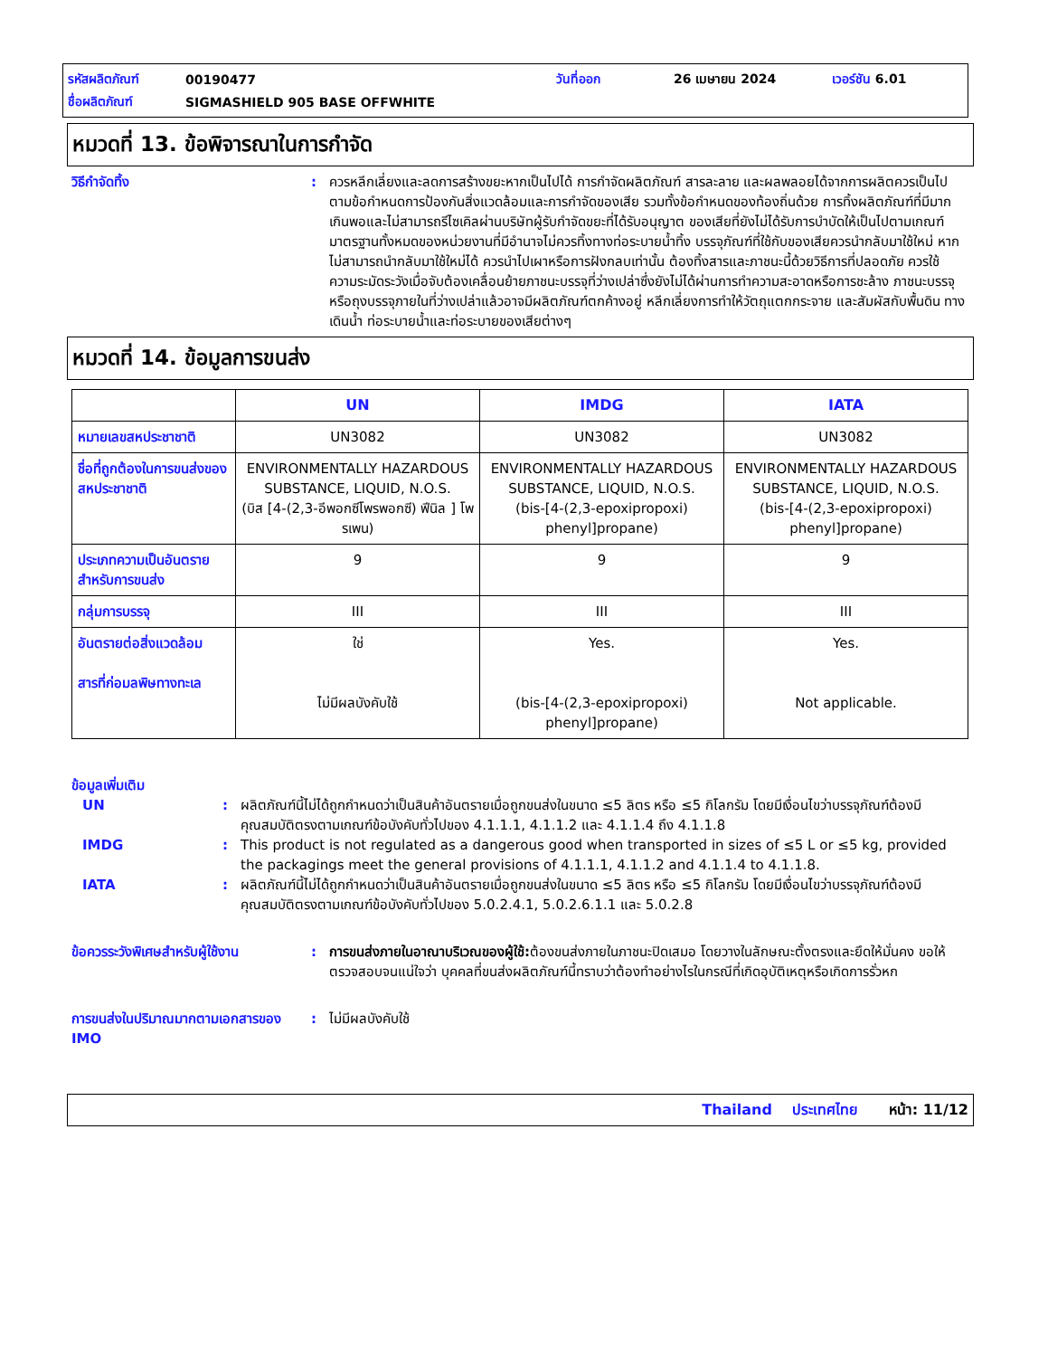| รหัสผลิตภัณฑ์ | 00190477 | วันที่ออก | 26 เมษายน 2024 | เวอร์ชัน 6.01 |
| ชื่อผลิตภัณฑ์ | SIGMASHIELD 905 BASE OFFWHITE | | | |
หมวดที่ 13. ข้อพิจารณาในการกำจัด
วิธีกำจัดทิ้ง : ควรหลีกเลี่ยงและลดการสร้างขยะหากเป็นไปได้ การกำจัดผลิตภัณฑ์ สารละลาย และผลพลอยได้จากการผลิตควรเป็นไปตามข้อกำหนดการป้องกันสิ่งแวดล้อมและการกำจัดของเสีย รวมทั้งข้อกำหนดของท้องถิ่นด้วย การทิ้งผลิตภัณฑ์ที่มีมากเกินพอและไม่สามารถรีไซเคิลผ่านบริษัทผู้รับกำจัดขยะที่ได้รับอนุญาต ของเสียที่ยังไม่ได้รับการบำบัดให้เป็นไปตามเกณฑ์มาตรฐานทั้งหมดของหน่วยงานที่มีอำนาจไม่ควรทิ้งทางท่อระบายน้ำทิ้ง บรรจุภัณฑ์ที่ใช้กับของเสียควรนำกลับมาใช้ใหม่ หากไม่สามารถนำกลับมาใช้ใหม่ได้ ควรนำไปเผาหรือการฝังกลบเท่านั้น ต้องทิ้งสารและภาชนะนี้ด้วยวิธีการที่ปลอดภัย ควรใช้ความระมัดระวังเมื่อจับต้องเคลื่อนย้ายภาชนะบรรจุที่ว่างเปล่าซึ่งยังไม่ได้ผ่านการทำความสะอาดหรือการชะล้าง ภาชนะบรรจุหรือถุงบรรจุภายในที่ว่างเปล่าแล้วอาจมีผลิตภัณฑ์ตกค้างอยู่ หลีกเลี่ยงการทำให้วัตถุแตกกระจาย และสัมผัสกับพื้นดิน ทางเดินน้ำ ท่อระบายน้ำและท่อระบายของเสียต่างๆ
หมวดที่ 14. ข้อมูลการขนส่ง
| | UN | IMDG | IATA |
| --- | --- | --- | --- |
| หมายเลขสหประชาชาติ | UN3082 | UN3082 | UN3082 |
| ชื่อที่ถูกต้องในการขนส่งของสหประชาชาติ | ENVIRONMENTALLY HAZARDOUS SUBSTANCE, LIQUID, N.O.S. (บิส [4-(2,3-อีพอกซีโพรพอกซี) ฟีนิล ] โพรเพน) | ENVIRONMENTALLY HAZARDOUS SUBSTANCE, LIQUID, N.O.S. (bis-[4-(2,3-epoxipropoxi) phenyl]propane) | ENVIRONMENTALLY HAZARDOUS SUBSTANCE, LIQUID, N.O.S. (bis-[4-(2,3-epoxipropoxi) phenyl]propane) |
| ประเภทความเป็นอันตรายสำหรับการขนส่ง | 9 | 9 | 9 |
| กลุ่มการบรรจุ | III | III | III |
| อันตรายต่อสิ่งแวดล้อม สารที่ก่อมลพิษทางทะเล | ใช่ ไม่มีผลบังคับใช้ | Yes. (bis-[4-(2,3-epoxipropoxi) phenyl]propane) | Yes. Not applicable. |
ข้อมูลเพิ่มเติม
UN : ผลิตภัณฑ์นี้ไม่ได้ถูกกำหนดว่าเป็นสินค้าอันตรายเมื่อถูกขนส่งในขนาด ≤5 ลิตร หรือ ≤5 กิโลกรัม โดยมีเงื่อนไขว่าบรรจุภัณฑ์ต้องมีคุณสมบัติตรงตามเกณฑ์ข้อบังคับทั่วไปของ 4.1.1.1, 4.1.1.2 และ 4.1.1.4 ถึง 4.1.1.8
IMDG : This product is not regulated as a dangerous good when transported in sizes of ≤5 L or ≤5 kg, provided the packagings meet the general provisions of 4.1.1.1, 4.1.1.2 and 4.1.1.4 to 4.1.1.8.
IATA : ผลิตภัณฑ์นี้ไม่ได้ถูกกำหนดว่าเป็นสินค้าอันตรายเมื่อถูกขนส่งในขนาด ≤5 ลิตร หรือ ≤5 กิโลกรัม โดยมีเงื่อนไขว่าบรรจุภัณฑ์ต้องมีคุณสมบัติตรงตามเกณฑ์ข้อบังคับทั่วไปของ 5.0.2.4.1, 5.0.2.6.1.1 และ 5.0.2.8
ข้อควรระวังพิเศษสำหรับผู้ใช้งาน
: การขนส่งภายในอาณาบริเวณของผู้ใช้: ต้องขนส่งภายในภาชนะปิดเสมอ โดยวางในลักษณะตั้งตรงและยึดให้มั่นคง ขอให้ตรวจสอบจนแน่ใจว่า บุคคลที่ขนส่งผลิตภัณฑ์นี้ทราบว่าต้องทำอย่างไรในกรณีที่เกิดอุบัติเหตุหรือเกิดการรั่วหก
การขนส่งในปริมาณมากตามเอกสารของ IMO
: ไม่มีผลบังคับใช้
Thailand ประเทศไทย หน้า: 11/12